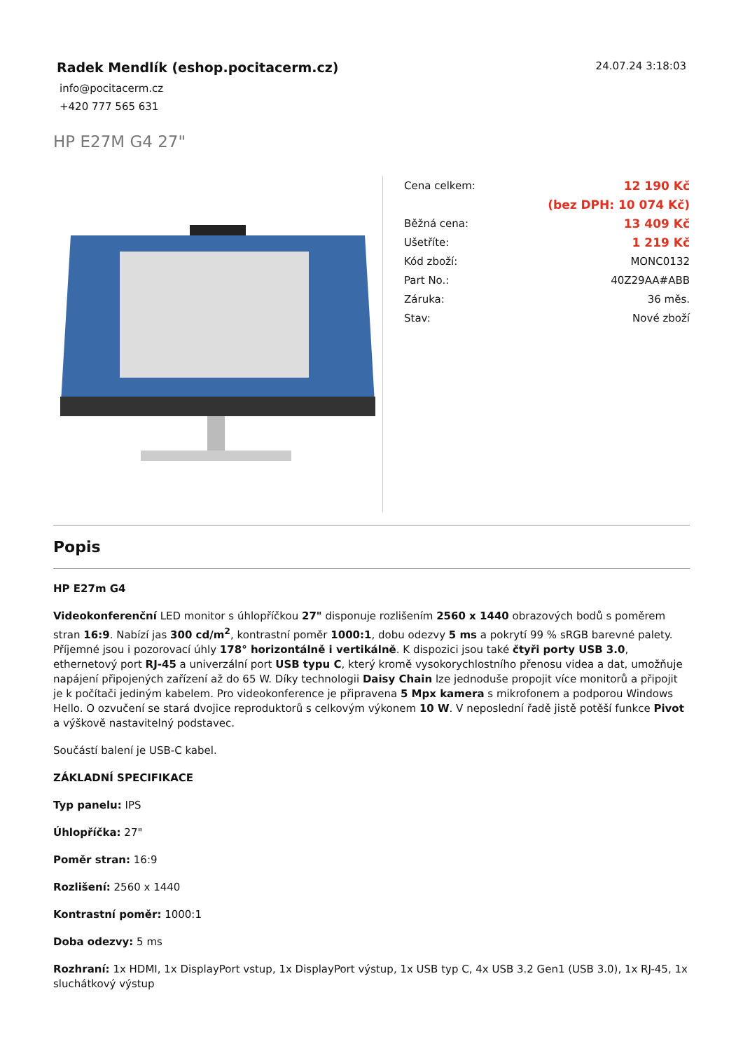Radek Mendlík (eshop.pocitacerm.cz)
info@pocitacerm.cz
+420 777 565 631
24.07.24 3:18:03
HP E27M G4 27"
| Cena celkem: | 12 190 Kč |
| | (bez DPH: 10 074 Kč) |
| Běžná cena: | 13 409 Kč |
| Ušetříte: | 1 219 Kč |
| Kód zboží: | MONC0132 |
| Part No.: | 40Z29AA#ABB |
| Záruka: | 36 měs. |
| Stav: | Nové zboží |
Popis
HP E27m G4
Videokonferenční LED monitor s úhlopříčkou 27" disponuje rozlišením 2560 x 1440 obrazových bodů s poměrem stran 16:9. Nabízí jas 300 cd/m<sup>2</sup>, kontrastní poměr 1000:1, dobu odezvy 5 ms a pokrytí 99 % sRGB barevné palety. Příjemné jsou i pozorovací úhly 178° horizontálně i vertikálně. K dispozici jsou také čtyři porty USB 3.0, ethernetový port RJ-45 a univerzální port USB typu C, který kromě vysokorychlostního přenosu videa a dat, umožňuje napájení připojených zařízení až do 65 W. Díky technologii Daisy Chain lze jednoduše propojit více monitorů a připojit je k počítači jediným kabelem. Pro videokonference je připravena 5 Mpx kamera s mikrofonem a podporou Windows Hello. O ozvučení se stará dvojice reproduktorů s celkovým výkonem 10 W. V neposlední řadě jistě potěší funkce Pivot a výškově nastavitelný podstavec.
Součástí balení je USB-C kabel.
ZÁKLADNÍ SPECIFIKACE
Typ panelu: IPS
Úhlopříčka: 27"
Poměr stran: 16:9
Rozlišení: 2560 x 1440
Kontrastní poměr: 1000:1
Doba odezvy: 5 ms
Rozhraní: 1x HDMI, 1x DisplayPort vstup, 1x DisplayPort výstup, 1x USB typ C, 4x USB 3.2 Gen1 (USB 3.0), 1x RJ-45, 1x sluchátkový výstup